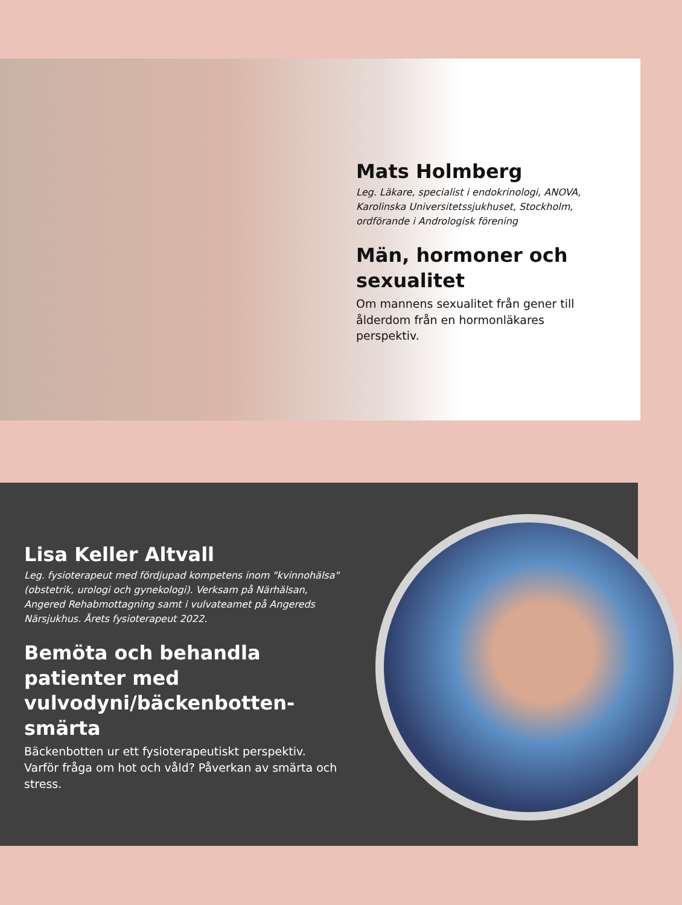Mats Holmberg
Leg. Läkare, specialist i endokrinologi, ANOVA, Karolinska Universitetssjukhuset, Stockholm, ordförande i Andrologisk förening
Män, hormoner och sexualitet
Om mannens sexualitet från gener till ålderdom från en hormonläkares perspektiv.
Lisa Keller Altvall
Leg. fysioterapeut med fördjupad kompetens inom "kvinnohälsa" (obstetrik, urologi och gynekologi). Verksam på Närhälsan, Angered Rehabmottagning samt i vulvateamet på Angereds Närsjukhus. Årets fysioterapeut 2022.
Bemöta och behandla patienter med vulvodyni/bäckenbotten-smärta
Bäckenbotten ur ett fysioterapeutiskt perspektiv.
Varför fråga om hot och våld? Påverkan av smärta och stress.